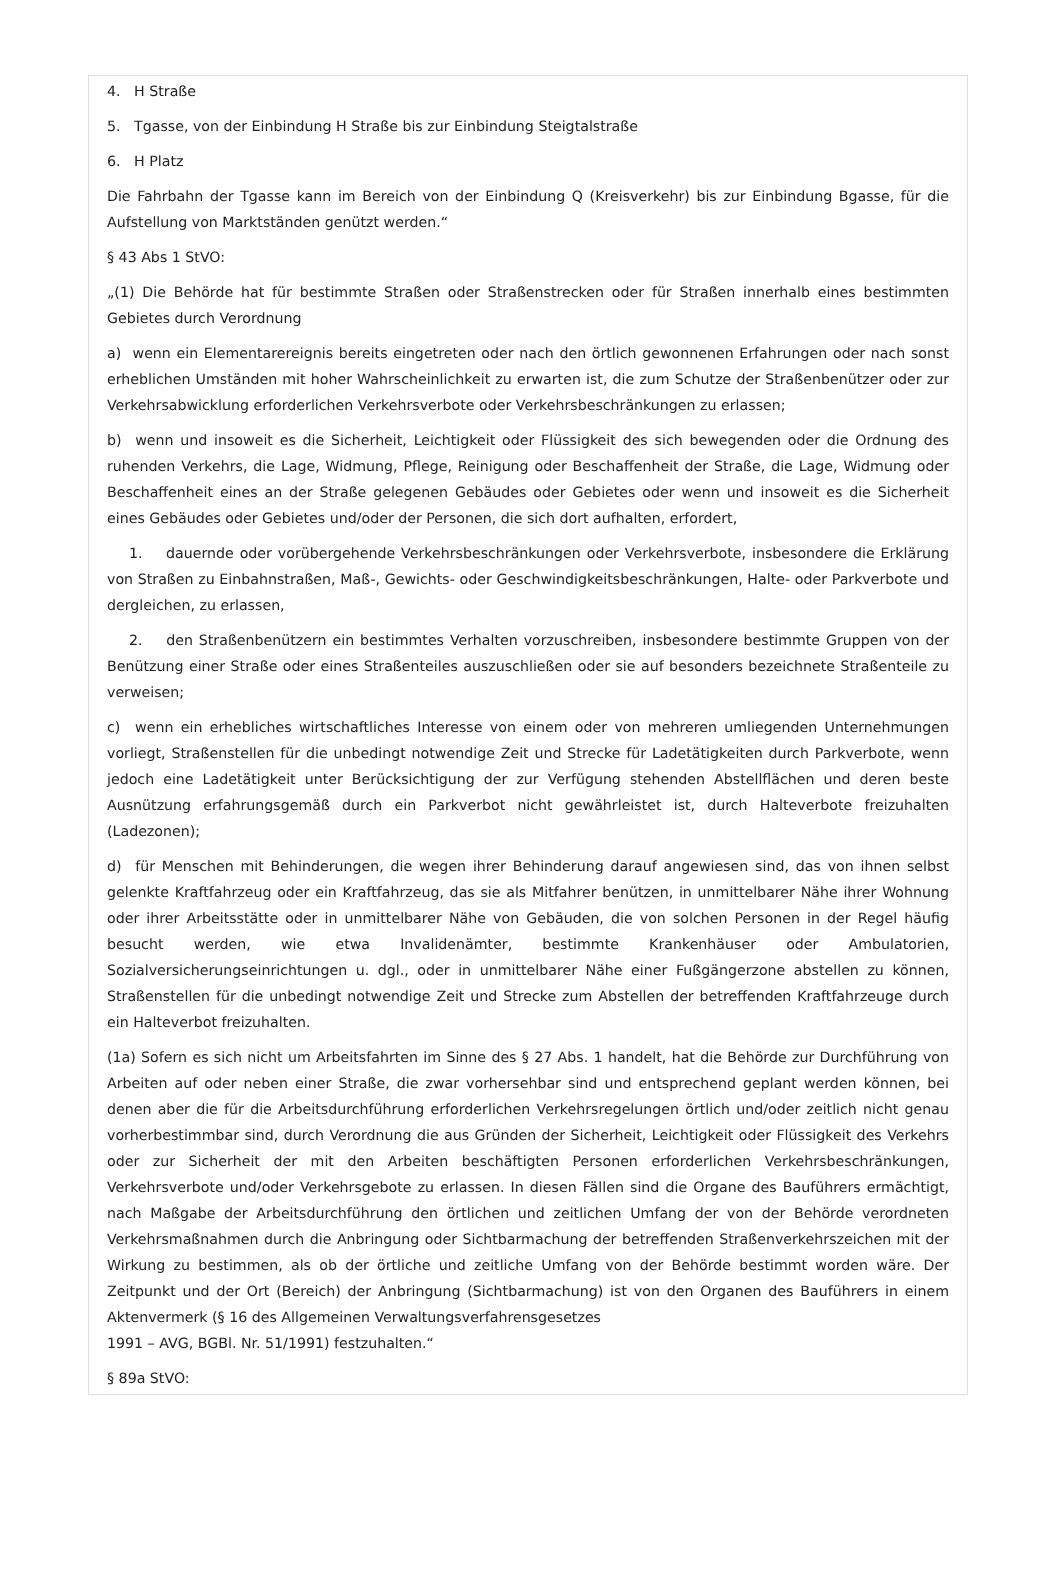4. H Straße
5. Tgasse, von der Einbindung H Straße bis zur Einbindung Steigtalstraße
6. H Platz
Die Fahrbahn der Tgasse kann im Bereich von der Einbindung Q (Kreisverkehr) bis zur Einbindung Bgasse, für die Aufstellung von Marktständen genützt werden.“
§ 43 Abs 1 StVO:
„(1) Die Behörde hat für bestimmte Straßen oder Straßenstrecken oder für Straßen innerhalb eines bestimmten Gebietes durch Verordnung
a) wenn ein Elementarereignis bereits eingetreten oder nach den örtlich gewonnenen Erfahrungen oder nach sonst erheblichen Umständen mit hoher Wahrscheinlichkeit zu erwarten ist, die zum Schutze der Straßenbenützer oder zur Verkehrsabwicklung erforderlichen Verkehrsverbote oder Verkehrsbeschränkungen zu erlassen;
b) wenn und insoweit es die Sicherheit, Leichtigkeit oder Flüssigkeit des sich bewegenden oder die Ordnung des ruhenden Verkehrs, die Lage, Widmung, Pflege, Reinigung oder Beschaffenheit der Straße, die Lage, Widmung oder Beschaffenheit eines an der Straße gelegenen Gebäudes oder Gebietes oder wenn und insoweit es die Sicherheit eines Gebäudes oder Gebietes und/oder der Personen, die sich dort aufhalten, erfordert,
1. dauernde oder vorübergehende Verkehrsbeschränkungen oder Verkehrsverbote, insbesondere die Erklärung von Straßen zu Einbahnstraßen, Maß-, Gewichts- oder Geschwindigkeitsbeschränkungen, Halte- oder Parkverbote und dergleichen, zu erlassen,
2. den Straßenbenützern ein bestimmtes Verhalten vorzuschreiben, insbesondere bestimmte Gruppen von der Benützung einer Straße oder eines Straßenteiles auszuschließen oder sie auf besonders bezeichnete Straßenteile zu verweisen;
c) wenn ein erhebliches wirtschaftliches Interesse von einem oder von mehreren umliegenden Unternehmungen vorliegt, Straßenstellen für die unbedingt notwendige Zeit und Strecke für Ladetätigkeiten durch Parkverbote, wenn jedoch eine Ladetätigkeit unter Berücksichtigung der zur Verfügung stehenden Abstellflächen und deren beste Ausnützung erfahrungsgemäß durch ein Parkverbot nicht gewährleistet ist, durch Halteverbote freizuhalten (Ladezonen);
d) für Menschen mit Behinderungen, die wegen ihrer Behinderung darauf angewiesen sind, das von ihnen selbst gelenkte Kraftfahrzeug oder ein Kraftfahrzeug, das sie als Mitfahrer benützen, in unmittelbarer Nähe ihrer Wohnung oder ihrer Arbeitsstätte oder in unmittelbarer Nähe von Gebäuden, die von solchen Personen in der Regel häufig besucht werden, wie etwa Invalidenämter, bestimmte Krankenhäuser oder Ambulatorien, Sozialversicherungseinrichtungen u. dgl., oder in unmittelbarer Nähe einer Fußgängerzone abstellen zu können, Straßenstellen für die unbedingt notwendige Zeit und Strecke zum Abstellen der betreffenden Kraftfahrzeuge durch ein Halteverbot freizuhalten.
(1a) Sofern es sich nicht um Arbeitsfahrten im Sinne des § 27 Abs. 1 handelt, hat die Behörde zur Durchführung von Arbeiten auf oder neben einer Straße, die zwar vorhersehbar sind und entsprechend geplant werden können, bei denen aber die für die Arbeitsdurchführung erforderlichen Verkehrsregelungen örtlich und/oder zeitlich nicht genau vorherbestimmbar sind, durch Verordnung die aus Gründen der Sicherheit, Leichtigkeit oder Flüssigkeit des Verkehrs oder zur Sicherheit der mit den Arbeiten beschäftigten Personen erforderlichen Verkehrsbeschränkungen, Verkehrsverbote und/oder Verkehrsgebote zu erlassen. In diesen Fällen sind die Organe des Bauführers ermächtigt, nach Maßgabe der Arbeitsdurchführung den örtlichen und zeitlichen Umfang der von der Behörde verordneten Verkehrsmaßnahmen durch die Anbringung oder Sichtbarmachung der betreffenden Straßenverkehrszeichen mit der Wirkung zu bestimmen, als ob der örtliche und zeitliche Umfang von der Behörde bestimmt worden wäre. Der Zeitpunkt und der Ort (Bereich) der Anbringung (Sichtbarmachung) ist von den Organen des Bauführers in einem Aktenvermerk (§ 16 des Allgemeinen Verwaltungsverfahrensgesetzes
1991 – AVG, BGBl. Nr. 51/1991) festzuhalten.“
§ 89a StVO: